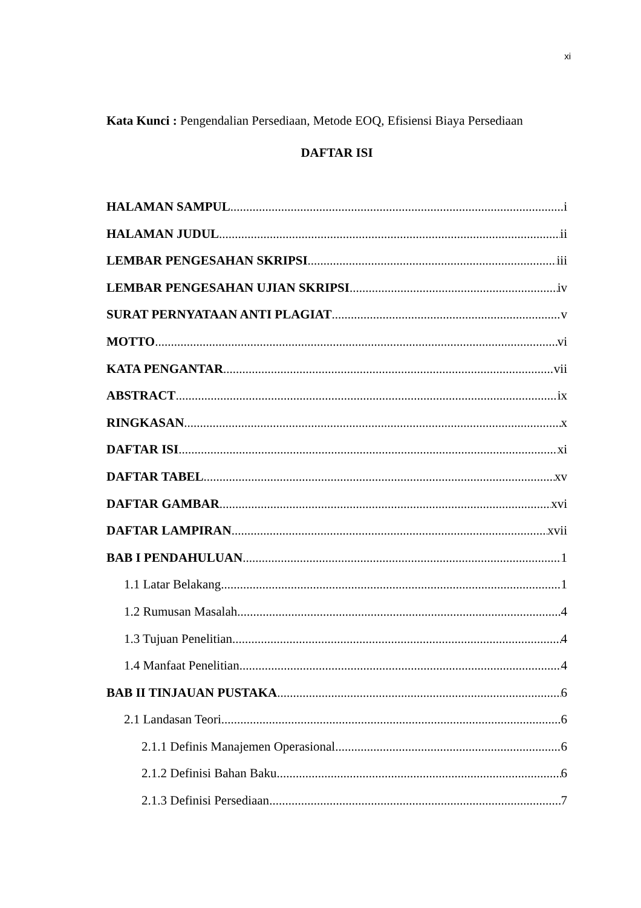xi
Kata Kunci : Pengendalian Persediaan, Metode EOQ, Efisiensi Biaya Persediaan
DAFTAR ISI
HALAMAN SAMPUL i
HALAMAN JUDUL ii
LEMBAR PENGESAHAN SKRIPSI iii
LEMBAR PENGESAHAN UJIAN SKRIPSI iv
SURAT PERNYATAAN ANTI PLAGIAT v
MOTTO vi
KATA PENGANTAR vii
ABSTRACT ix
RINGKASAN x
DAFTAR ISI xi
DAFTAR TABEL xv
DAFTAR GAMBAR xvi
DAFTAR LAMPIRAN xvii
BAB I PENDAHULUAN 1
1.1 Latar Belakang 1
1.2 Rumusan Masalah 4
1.3 Tujuan Penelitian 4
1.4 Manfaat Penelitian 4
BAB II TINJAUAN PUSTAKA 6
2.1 Landasan Teori 6
2.1.1 Definis Manajemen Operasional 6
2.1.2 Definisi Bahan Baku 6
2.1.3 Definisi Persediaan 7